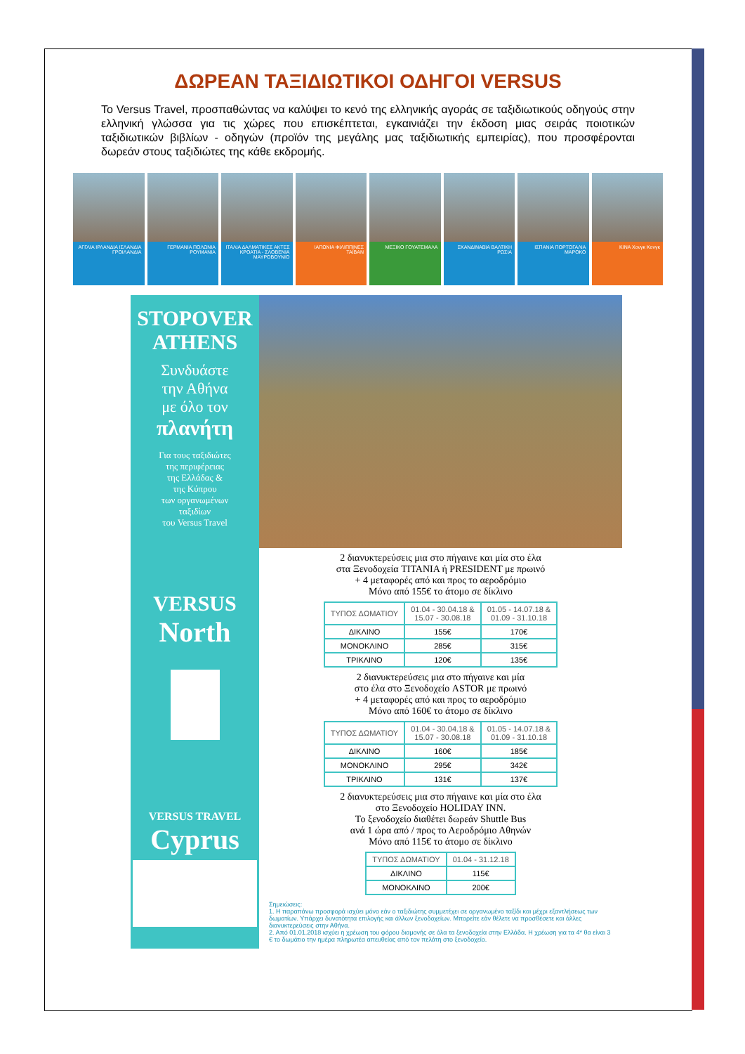ΔΩΡΕΑΝ ΤΑΞΙΔΙΩΤΙΚΟΙ ΟΔΗΓΟΙ VERSUS
Το Versus Travel, προσπαθώντας να καλύψει το κενό της ελληνικής αγοράς σε ταξιδιωτικούς οδηγούς στην ελληνική γλώσσα για τις χώρες που επισκέπτεται, εγκαινιάζει την έκδοση μιας σειράς ποιοτικών ταξιδιωτικών βιβλίων - οδηγών (προϊόν της μεγάλης μας ταξιδιωτικής εμπειρίας), που προσφέρονται δωρεάν στους ταξιδιώτες της κάθε εκδρομής.
ΑΓΓΛΙΑ ΙΡΛΑΝΔΙΑ ΙΣΛΑΝΔΙΑ ΓΡΟΙΛΑΝΔΙΑ
ΓΕΡΜΑΝΙΑ ΠΟΛΩΝΙΑ ΡΟΥΜΑΝΙΑ ΙΤΑΛΙΑ ΔΑΛΜΑΤΙΚΕΣ ΑΚΤΕΣ ΚΡΟΑΤΙΑ - ΣΛΟΒΕΝΙΑ ΜΑΥΡΟΒΟΥΝΙΟ
ΙΑΠΩΝΙΑ ΦΙΛΙΠΠΙΝΕΣ ΤΑΪΒΑΝ ΜΕΞΙΚΟ ΓΟΥΑΤΕΜΑΛΑ ΣΚΑΝΔΙΝΑΒΙΑ ΒΑΛΤΙΚΗ ΡΩΣΙΑ ΙΣΠΑΝΙΑ ΠΟΡΤΟΓΑΛΙΑ ΜΑΡΟΚΟ ΚΙΝΑ Χονγκ Κονγκ
STOPOVER
ATHENS
Συνδυάστε
την Αθήνα
με όλο τον
πλανήτη
Για τους ταξιδιώτες
της περιφέρειας
της Ελλάδας &
της Κύπρου
των οργανωμένων
ταξιδίων
του Versus Travel
VERSUS
North
VERSUS TRAVEL
Cyprus
2 διανυκτερεύσεις μια στο πήγαινε και μία στο έλα
στα Ξενοδοχεία TITANIA ή PRESIDENT με πρωινό
+ 4 μεταφορές από και προς το αεροδρόμιο
Μόνο από 155€ το άτομο σε δίκλινο
| ΤΥΠΟΣ ΔΩΜΑΤΙΟΥ | 01.04 - 30.04.18 & 15.07 - 30.08.18 | 01.05 - 14.07.18 & 01.09 - 31.10.18 |
| --- | --- | --- |
| ΔΙΚΛΙΝΟ | 155€ | 170€ |
| ΜΟΝΟΚΛΙΝΟ | 285€ | 315€ |
| ΤΡΙΚΛΙΝΟ | 120€ | 135€ |
2 διανυκτερεύσεις μια στο πήγαινε και μία
στο έλα στο Ξενοδοχείο ASTOR με πρωινό
+ 4 μεταφορές από και προς το αεροδρόμιο
Μόνο από 160€ το άτομο σε δίκλινο
| ΤΥΠΟΣ ΔΩΜΑΤΙΟΥ | 01.04 - 30.04.18 & 15.07 - 30.08.18 | 01.05 - 14.07.18 & 01.09 - 31.10.18 |
| --- | --- | --- |
| ΔΙΚΛΙΝΟ | 160€ | 185€ |
| ΜΟΝΟΚΛΙΝΟ | 295€ | 342€ |
| ΤΡΙΚΛΙΝΟ | 131€ | 137€ |
2 διανυκτερεύσεις μια στο πήγαινε και μία στο έλα
στο Ξενοδοχείο HOLIDAY INN.
Το ξενοδοχείο διαθέτει δωρεάν Shuttle Bus
ανά 1 ώρα από / προς το Αεροδρόμιο Αθηνών
Μόνο από 115€ το άτομο σε δίκλινο
| ΤΥΠΟΣ ΔΩΜΑΤΙΟΥ | 01.04 - 31.12.18 |
| --- | --- |
| ΔΙΚΛΙΝΟ | 115€ |
| ΜΟΝΟΚΛΙΝΟ | 200€ |
Σημειώσεις:
1. Η παραπάνω προσφορά ισχύει μόνο εάν ο ταξιδιώτης συμμετέχει σε οργανωμένο ταξίδι και μέχρι εξαντλήσεως των δωματίων. Υπάρχει δυνατότητα επιλογής και άλλων ξενοδοχείων. Μπορείτε εάν θέλετε να προσθέσετε και άλλες διανυκτερεύσεις στην Αθήνα.
2. Από 01.01.2018 ισχύει η χρέωση του φόρου διαμονής σε όλα τα ξενοδοχεία στην Ελλάδα. Η χρέωση για τα 4* θα είναι 3 € το δωμάτιο την ημέρα πληρωτέα απευθείας από τον πελάτη στο ξενοδοχείο.